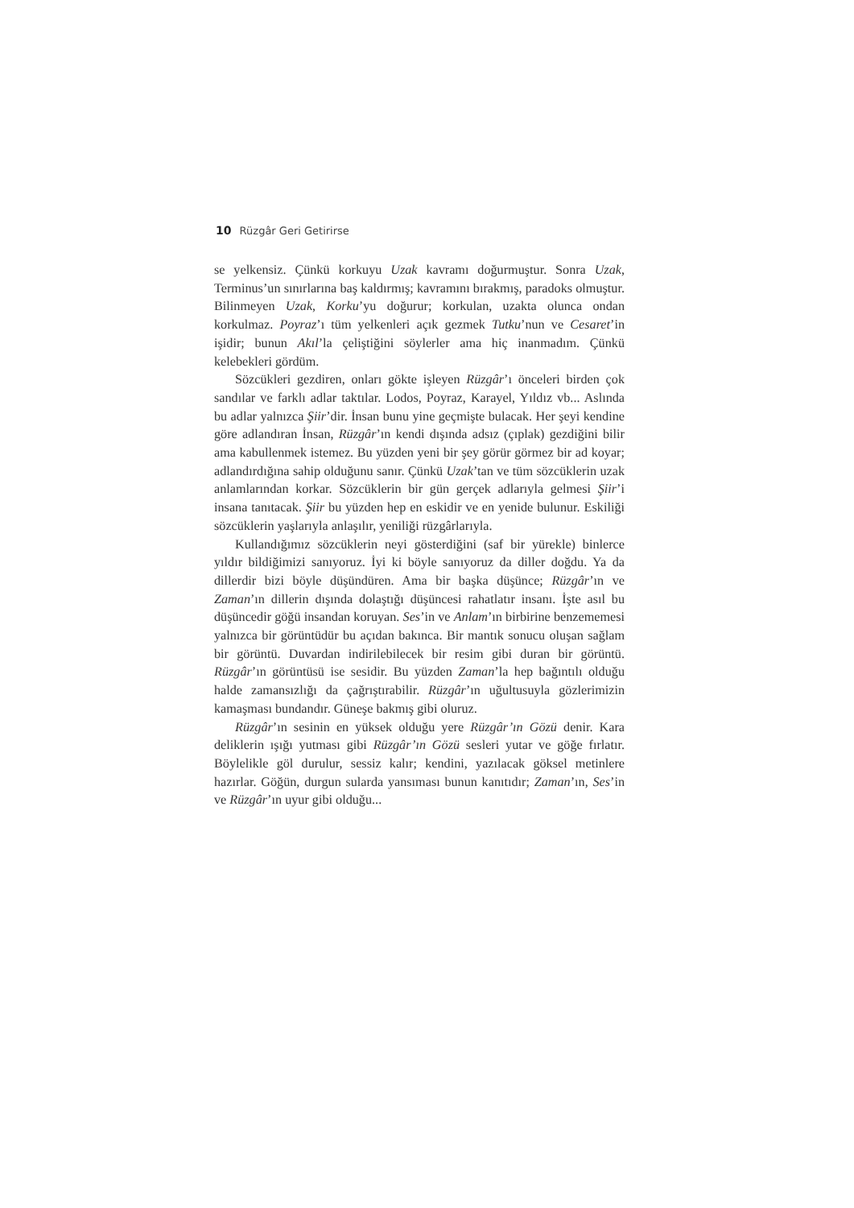10 Rüzgâr Geri Getirirse
se yelkensiz. Çünkü korkuyu Uzak kavramı doğurmuştur. Sonra Uzak, Terminus’un sınırlarına baş kaldırmış; kavramını bırakmış, paradoks olmuştur. Bilinmeyen Uzak, Korku’yu doğurur; korkulan, uzakta olunca ondan korkulmaz. Poyraz’ı tüm yelkenleri açık gezmek Tutku’nun ve Cesaret’in işidir; bunun Akıl’la çeliştiğini söylerler ama hiç inanmadım. Çünkü kelebekleri gördüm.
Sözcükleri gezdiren, onları gökte işleyen Rüzgâr’ı önceleri birden çok sandılar ve farklı adlar taktılar. Lodos, Poyraz, Karayel, Yıldız vb... Aslında bu adlar yalnızca Şiir’dir. İnsan bunu yine geçmişte bulacak. Her şeyi kendine göre adlandıran İnsan, Rüzgâr’ın kendi dışında adsız (çıplak) gezdiğini bilir ama kabullenmek istemez. Bu yüzden yeni bir şey görür görmez bir ad koyar; adlandırdığına sahip olduğunu sanır. Çünkü Uzak’tan ve tüm sözcüklerin uzak anlamlarından korkar. Sözcüklerin bir gün gerçek adlarıyla gelmesi Şiir’i insana tanıtacak. Şiir bu yüzden hep en eskidir ve en yenide bulunur. Eskiliği sözcüklerin yaşlarıyla anlaşılır, yeniliği rüzgârlarıyla.
Kullandığımız sözcüklerin neyi gösterdiğini (saf bir yürekle) binlerce yıldır bildiğimizi sanıyoruz. İyi ki böyle sanıyoruz da diller doğdu. Ya da dillerdir bizi böyle düşündüren. Ama bir başka düşünce; Rüzgâr’ın ve Zaman’ın dillerin dışında dolaştığı düşüncesi rahatlatır insanı. İşte asıl bu düşüncedir göğü insandan koruyan. Ses’in ve Anlam’ın birbirine benzememesi yalnızca bir görüntüdür bu açıdan bakınca. Bir mantık sonucu oluşan sağlam bir görüntü. Duvardan indirilebilecek bir resim gibi duran bir görüntü. Rüzgâr’ın görüntüsü ise sesidir. Bu yüzden Zaman’la hep bağıntılı olduğu halde zamansızlığı da çağrıştırabilir. Rüzgâr’ın uğultusuyla gözlerimizin kamaşması bundandır. Güneşe bakmış gibi oluruz.
Rüzgâr’ın sesinin en yüksek olduğu yere Rüzgâr’ın Gözü denir. Kara deliklerin ışığı yutması gibi Rüzgâr’ın Gözü sesleri yutar ve göğe fırlatır. Böylelikle göl durulur, sessiz kalır; kendini, yazılacak göksel metinlere hazırlar. Göğün, durgun sularda yansıması bunun kanıtıdır; Zaman’ın, Ses’in ve Rüzgâr’ın uyur gibi olduğu...